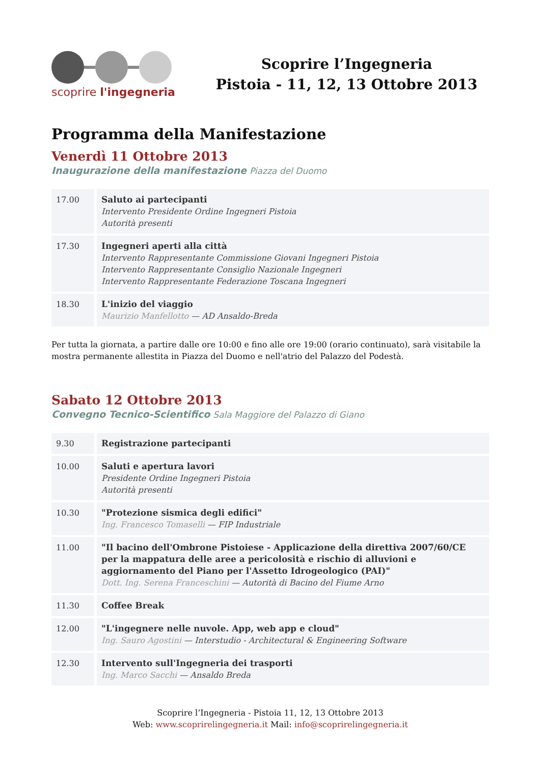scoprire l'ingegneria
Scoprire l’Ingegneria
Pistoia - 11, 12, 13 Ottobre 2013
Programma della Manifestazione
Venerdì 11 Ottobre 2013
Inaugurazione della manifestazione Piazza del Duomo
| 17.00 | Saluto ai partecipanti Intervento Presidente Ordine Ingegneri Pistoia Autorità presenti |
| 17.30 | Ingegneri aperti alla città Intervento Rappresentante Commissione Giovani Ingegneri Pistoia Intervento Rappresentante Consiglio Nazionale Ingegneri Intervento Rappresentante Federazione Toscana Ingegneri |
| 18.30 | L'inizio del viaggio Maurizio Manfellotto — AD Ansaldo-Breda |
Per tutta la giornata, a partire dalle ore 10:00 e fino alle ore 19:00 (orario continuato), sarà visitabile la mostra permanente allestita in Piazza del Duomo e nell'atrio del Palazzo del Podestà.
Sabato 12 Ottobre 2013
Convegno Tecnico-Scientifico Sala Maggiore del Palazzo di Giano
| 9.30 | Registrazione partecipanti |
| 10.00 | Saluti e apertura lavori Presidente Ordine Ingegneri Pistoia Autorità presenti |
| 10.30 | "Protezione sismica degli edifici" Ing. Francesco Tomaselli — FIP Industriale |
| 11.00 | "Il bacino dell'Ombrone Pistoiese - Applicazione della direttiva 2007/60/CE per la mappatura delle aree a pericolosità e rischio di alluvioni e aggiornamento del Piano per l'Assetto Idrogeologico (PAI)" Dott. Ing. Serena Franceschini — Autorità di Bacino del Fiume Arno |
| 11.30 | Coffee Break |
| 12.00 | "L'ingegnere nelle nuvole. App, web app e cloud" Ing. Sauro Agostini — Interstudio - Architectural & Engineering Software |
| 12.30 | Intervento sull'Ingegneria dei trasporti Ing. Marco Sacchi — Ansaldo Breda |
Scoprire l’Ingegneria - Pistoia 11, 12, 13 Ottobre 2013
Web: www.scoprirelingegneria.it Mail: info@scoprirelingegneria.it